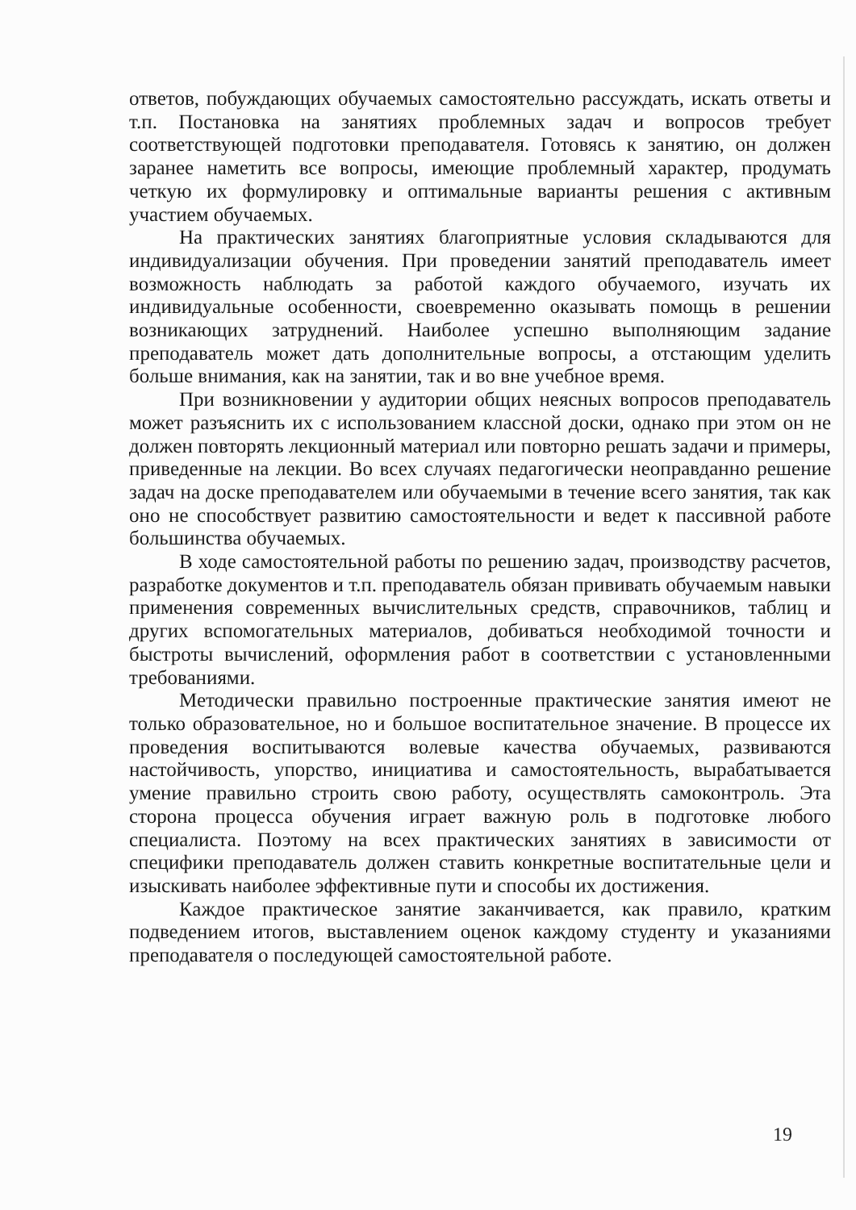ответов, побуждающих обучаемых самостоятельно рассуждать, искать ответы и т.п. Постановка на занятиях проблемных задач и вопросов требует соответствующей подготовки преподавателя. Готовясь к занятию, он должен заранее наметить все вопросы, имеющие проблемный характер, продумать четкую их формулировку и оптимальные варианты решения с активным участием обучаемых.
На практических занятиях благоприятные условия складываются для индивидуализации обучения. При проведении занятий преподаватель имеет возможность наблюдать за работой каждого обучаемого, изучать их индивидуальные особенности, своевременно оказывать помощь в решении возникающих затруднений. Наиболее успешно выполняющим задание преподаватель может дать дополнительные вопросы, а отстающим уделить больше внимания, как на занятии, так и во вне учебное время.
При возникновении у аудитории общих неясных вопросов преподаватель может разъяснить их с использованием классной доски, однако при этом он не должен повторять лекционный материал или повторно решать задачи и примеры, приведенные на лекции. Во всех случаях педагогически неоправданно решение задач на доске преподавателем или обучаемыми в течение всего занятия, так как оно не способствует развитию самостоятельности и ведет к пассивной работе большинства обучаемых.
В ходе самостоятельной работы по решению задач, производству расчетов, разработке документов и т.п. преподаватель обязан прививать обучаемым навыки применения современных вычислительных средств, справочников, таблиц и других вспомогательных материалов, добиваться необходимой точности и быстроты вычислений, оформления работ в соответствии с установленными требованиями.
Методически правильно построенные практические занятия имеют не только образовательное, но и большое воспитательное значение. В процессе их проведения воспитываются волевые качества обучаемых, развиваются настойчивость, упорство, инициатива и самостоятельность, вырабатывается умение правильно строить свою работу, осуществлять самоконтроль. Эта сторона процесса обучения играет важную роль в подготовке любого специалиста. Поэтому на всех практических занятиях в зависимости от специфики преподаватель должен ставить конкретные воспитательные цели и изыскивать наиболее эффективные пути и способы их достижения.
Каждое практическое занятие заканчивается, как правило, кратким подведением итогов, выставлением оценок каждому студенту и указаниями преподавателя о последующей самостоятельной работе.
19